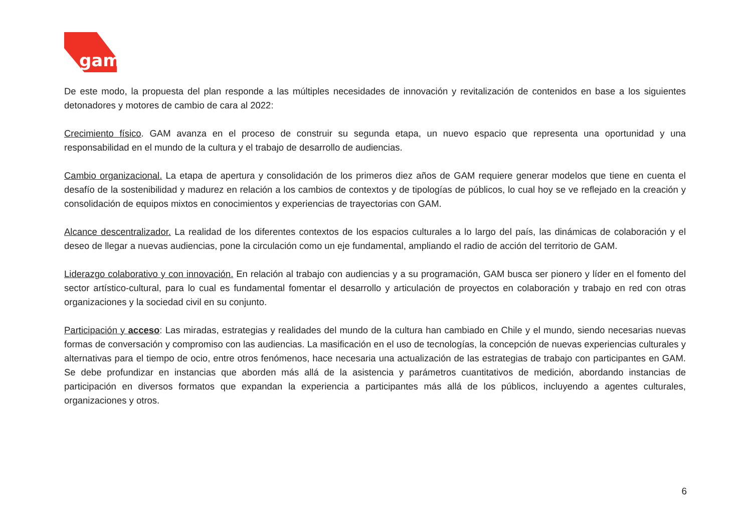gam
De este modo, la propuesta del plan responde a las múltiples necesidades de innovación y revitalización de contenidos en base a los siguientes detonadores y motores de cambio de cara al 2022:
Crecimiento físico. GAM avanza en el proceso de construir su segunda etapa, un nuevo espacio que representa una oportunidad y una responsabilidad en el mundo de la cultura y el trabajo de desarrollo de audiencias.
Cambio organizacional. La etapa de apertura y consolidación de los primeros diez años de GAM requiere generar modelos que tiene en cuenta el desafío de la sostenibilidad y madurez en relación a los cambios de contextos y de tipologías de públicos, lo cual hoy se ve reflejado en la creación y consolidación de equipos mixtos en conocimientos y experiencias de trayectorias con GAM.
Alcance descentralizador. La realidad de los diferentes contextos de los espacios culturales a lo largo del país, las dinámicas de colaboración y el deseo de llegar a nuevas audiencias, pone la circulación como un eje fundamental, ampliando el radio de acción del territorio de GAM.
Liderazgo colaborativo y con innovación. En relación al trabajo con audiencias y a su programación, GAM busca ser pionero y líder en el fomento del sector artístico-cultural, para lo cual es fundamental fomentar el desarrollo y articulación de proyectos en colaboración y trabajo en red con otras organizaciones y la sociedad civil en su conjunto.
Participación y acceso: Las miradas, estrategias y realidades del mundo de la cultura han cambiado en Chile y el mundo, siendo necesarias nuevas formas de conversación y compromiso con las audiencias. La masificación en el uso de tecnologías, la concepción de nuevas experiencias culturales y alternativas para el tiempo de ocio, entre otros fenómenos, hace necesaria una actualización de las estrategias de trabajo con participantes en GAM. Se debe profundizar en instancias que aborden más allá de la asistencia y parámetros cuantitativos de medición, abordando instancias de participación en diversos formatos que expandan la experiencia a participantes más allá de los públicos, incluyendo a agentes culturales, organizaciones y otros.
6